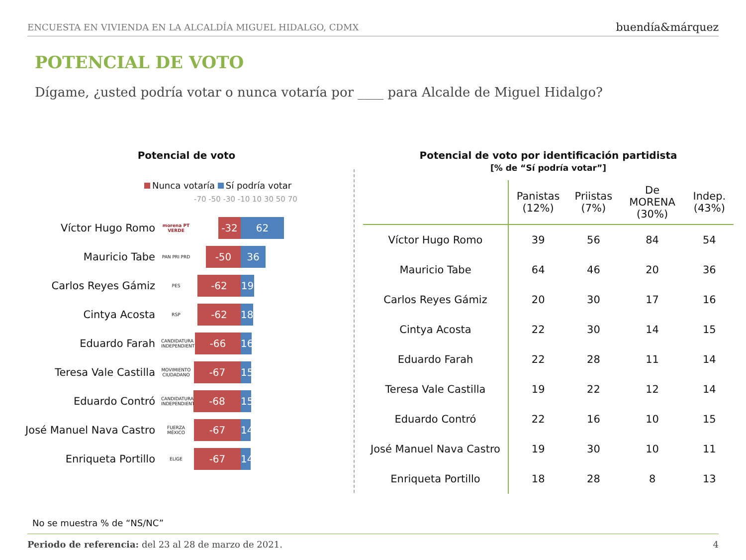ENCUESTA EN VIVIENDA EN LA ALCALDÍA MIGUEL HIDALGO, CDMX buendía&márquez
POTENCIAL DE VOTO
Dígame, ¿usted podría votar o nunca votaría por ____ para Alcalde de Miguel Hidalgo?
Potencial de voto
Nunca votaría Sí podría votar
-70 -50 -30 -10 10 30 50 70
Víctor Hugo Romo
morena PT VERDE
-32 62
Mauricio Tabe
PAN PRI PRD
-50 36
Carlos Reyes Gámiz
PES
-62 19
Cintya Acosta
RSP
-62 18
Eduardo Farah
CANDIDATURA INDEPENDIENTE
-66
16
Teresa Vale Castilla
MOVIMIENTO CIUDADANO
-67
15
Eduardo Contró
CANDIDATURA INDEPENDIENTE
-68
15
José Manuel Nava Castro
FUERZA MÉXICO
-67
14
Enriqueta Portillo
ELIGE
-67
14
Potencial de voto por identificación partidista
[% de “Sí podría votar”]
| | Panistas (12%) | Priistas (7%) | De MORENA (30%) | Indep. (43%) |
| --- | --- | --- | --- | --- |
| Víctor Hugo Romo | 39 | 56 | 84 | 54 |
| Mauricio Tabe | 64 | 46 | 20 | 36 |
| Carlos Reyes Gámiz | 20 | 30 | 17 | 16 |
| Cintya Acosta | 22 | 30 | 14 | 15 |
| Eduardo Farah | 22 | 28 | 11 | 14 |
| Teresa Vale Castilla | 19 | 22 | 12 | 14 |
| Eduardo Contró | 22 | 16 | 10 | 15 |
| José Manuel Nava Castro | 19 | 30 | 10 | 11 |
| Enriqueta Portillo | 18 | 28 | 8 | 13 |
No se muestra % de “NS/NC”
Periodo de referencia: del 23 al 28 de marzo de 2021. 4